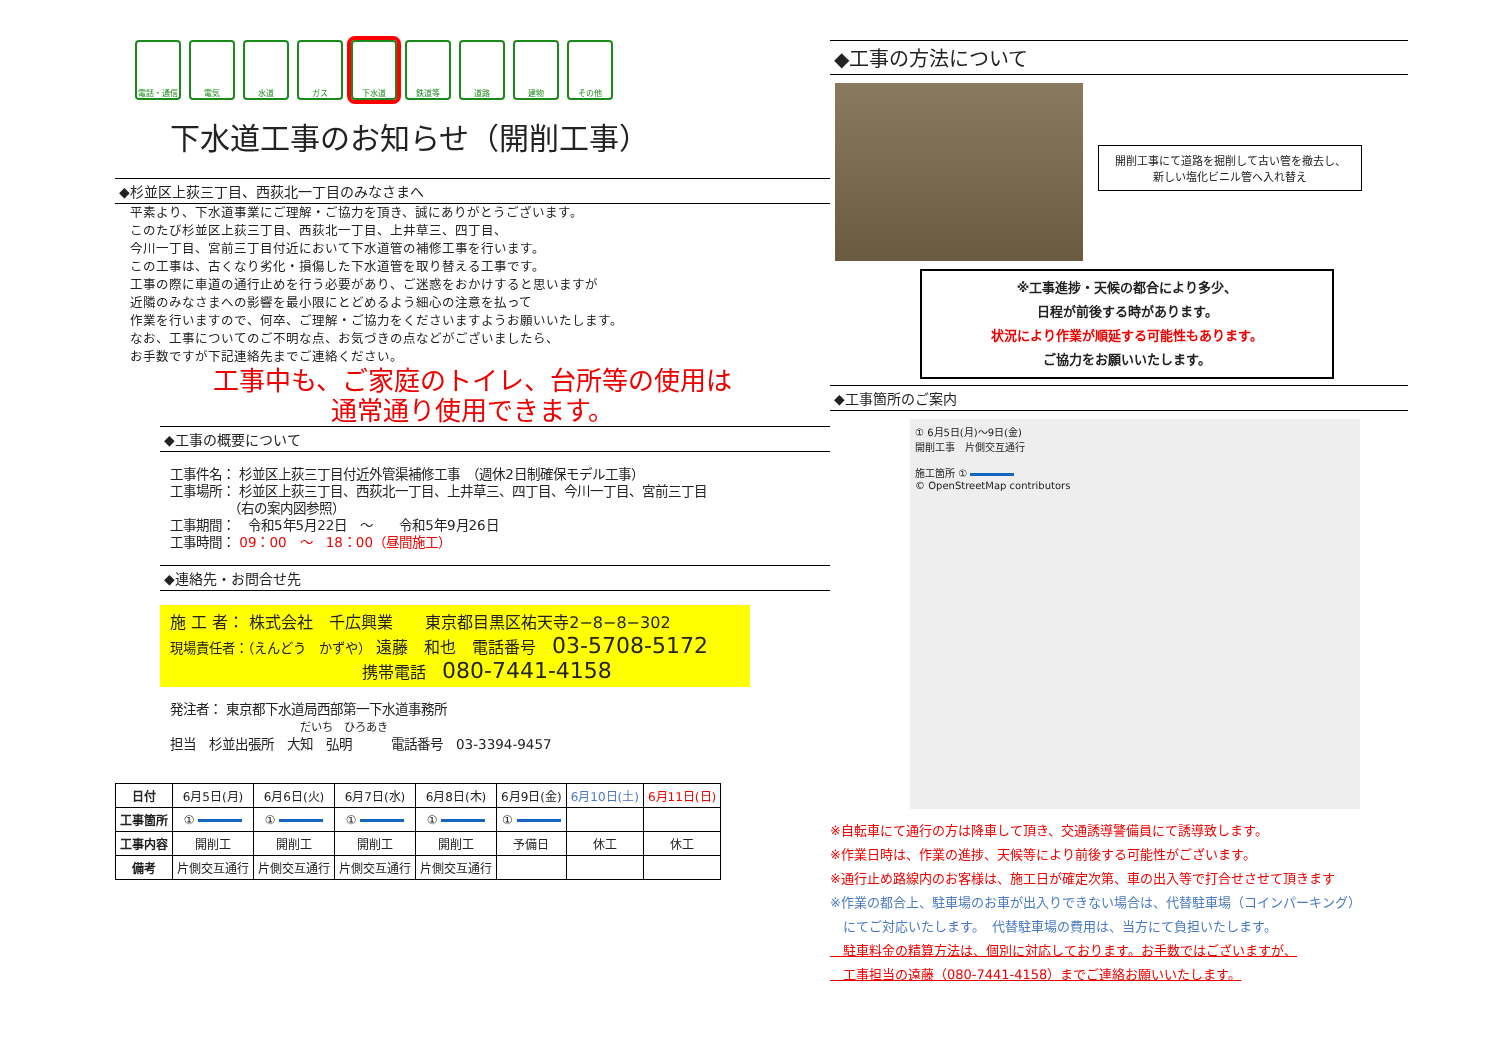電話・通信 電気 水道 ガス 下水道 鉄道等 道路 建物 その他
下水道工事のお知らせ（開削工事）
◆杉並区上荻三丁目、西荻北一丁目のみなさまへ
平素より、下水道事業にご理解・ご協力を頂き、誠にありがとうございます。
このたび杉並区上荻三丁目、西荻北一丁目、上井草三、四丁目、
今川一丁目、宮前三丁目付近において下水道管の補修工事を行います。
この工事は、古くなり劣化・損傷した下水道管を取り替える工事です。
工事の際に車道の通行止めを行う必要があり、ご迷惑をおかけすると思いますが
近隣のみなさまへの影響を最小限にとどめるよう細心の注意を払って
作業を行いますので、何卒、ご理解・ご協力をくださいますようお願いいたします。
なお、工事についてのご不明な点、お気づきの点などがございましたら、
お手数ですが下記連絡先までご連絡ください。
工事中も、ご家庭のトイレ、台所等の使用は
通常通り使用できます。
◆工事の概要について
工事件名： 杉並区上荻三丁目付近外管渠補修工事　（週休2日制確保モデル工事）
工事場所： 杉並区上荻三丁目、西荻北一丁目、上井草三、四丁目、今川一丁目、宮前三丁目
　　　　　（右の案内図参照）
工事期間：　令和5年5月22日　～　　令和5年9月26日
工事時間： 09：00　～　18：00（昼間施工）
◆連絡先・お問合せ先
施 工 者： 株式会社　千広興業　　東京都目黒区祐天寺2−8−8−302
現場責任者：（えんどう　かずや） 遠藤　和也　電話番号　03-5708-5172
　　　　　　　　　　　　携帯電話　080-7441-4158
発注者： 東京都下水道局西部第一下水道事務所
だいち　ひろあき
担当　杉並出張所　大知　弘明　　　電話番号　03-3394-9457
| 日付 | 6月5日(月) | 6月6日(火) | 6月7日(水) | 6月8日(木) | 6月9日(金) | 6月10日(土) | 6月11日(日) |
| 工事箇所 | ① | ① | ① | ① | ① | | |
| 工事内容 | 開削工 | 開削工 | 開削工 | 開削工 | 予備日 | 休工 | 休工 |
| 備考 | 片側交互通行 | 片側交互通行 | 片側交互通行 | 片側交互通行 | | | |
◆工事の方法について
開削工事にて道路を掘削して古い管を撤去し、
新しい塩化ビニル管へ入れ替え
※工事進捗・天候の都合により多少、
日程が前後する時があります。
状況により作業が順延する可能性もあります。
ご協力をお願いいたします。
◆工事箇所のご案内
① 6月5日(月)～9日(金)
開削工事　片側交互通行
施工箇所 ①
© OpenStreetMap contributors
※自転車にて通行の方は降車して頂き、交通誘導警備員にて誘導致します。
※作業日時は、作業の進捗、天候等により前後する可能性がございます。
※通行止め路線内のお客様は、施工日が確定次第、車の出入等で打合せさせて頂きます
※作業の都合上、駐車場のお車が出入りできない場合は、代替駐車場（コインパーキング）
　にてご対応いたします。　代替駐車場の費用は、当方にて負担いたします。
　駐車料金の精算方法は、個別に対応しております。お手数ではございますが、
　工事担当の遠藤（080-7441-4158）までご連絡お願いいたします。